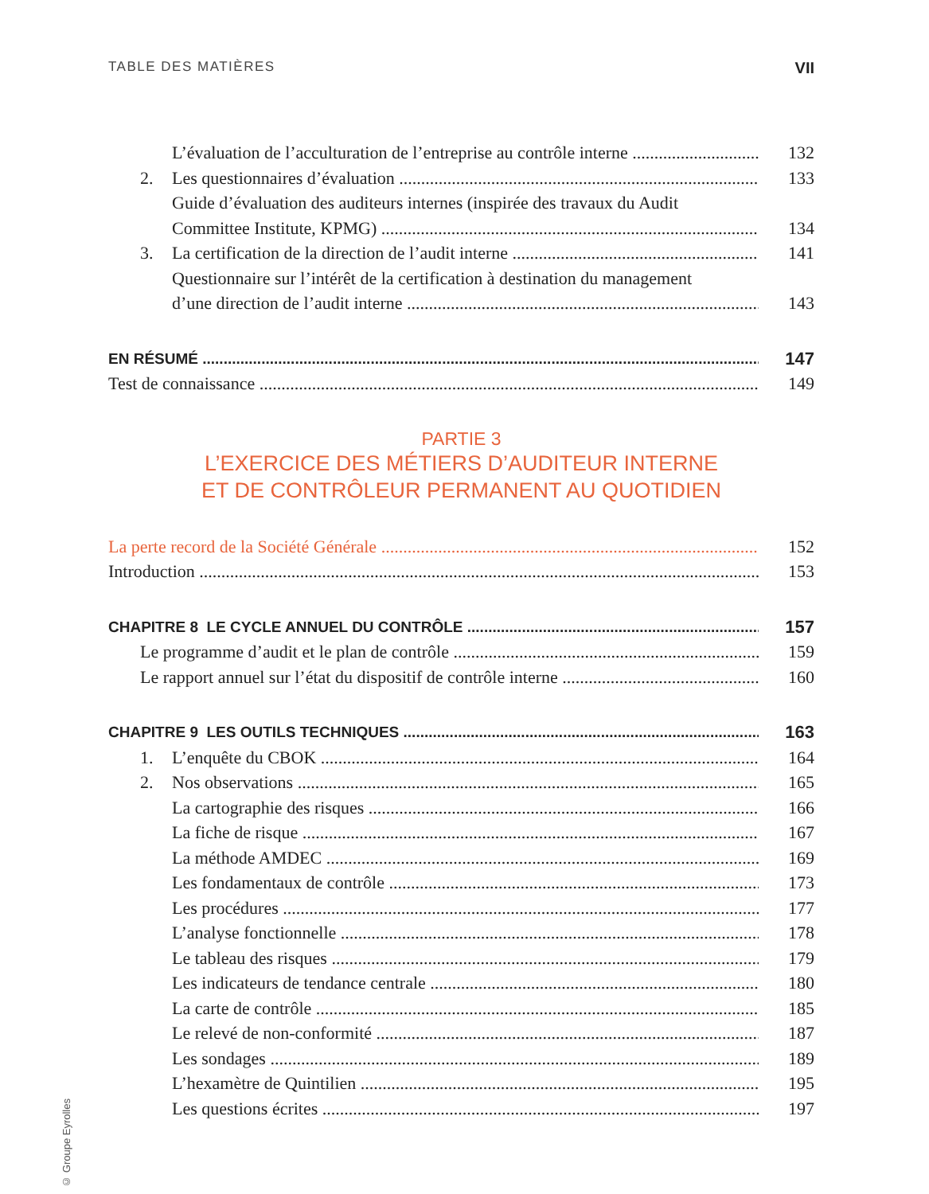TABLE DES MATIÈRES VII
L’évaluation de l’acculturation de l’entreprise au contrôle interne 132
2. Les questionnaires d’évaluation 133
Guide d’évaluation des auditeurs internes (inspirée des travaux du Audit
Committee Institute, KPMG) 134
3. La certification de la direction de l’audit interne 141
Questionnaire sur l’intérêt de la certification à destination du management
d’une direction de l’audit interne 143
EN RÉSUMÉ 147
Test de connaissance 149
PARTIE 3
L’EXERCICE DES MÉTIERS D’AUDITEUR INTERNE
ET DE CONTRÔLEUR PERMANENT AU QUOTIDIEN
La perte record de la Société Générale 152
Introduction 153
CHAPITRE 8 LE CYCLE ANNUEL DU CONTRÔLE 157
Le programme d’audit et le plan de contrôle 159
Le rapport annuel sur l’état du dispositif de contrôle interne 160
CHAPITRE 9 LES OUTILS TECHNIQUES 163
1. L’enquête du CBOK 164
2. Nos observations 165
La cartographie des risques 166
La fiche de risque 167
La méthode AMDEC 169
Les fondamentaux de contrôle 173
Les procédures 177
L’analyse fonctionnelle 178
Le tableau des risques 179
Les indicateurs de tendance centrale 180
La carte de contrôle 185
Le relevé de non-conformité 187
Les sondages 189
L’hexamètre de Quintilien 195
Les questions écrites 197
© Groupe Eyrolles